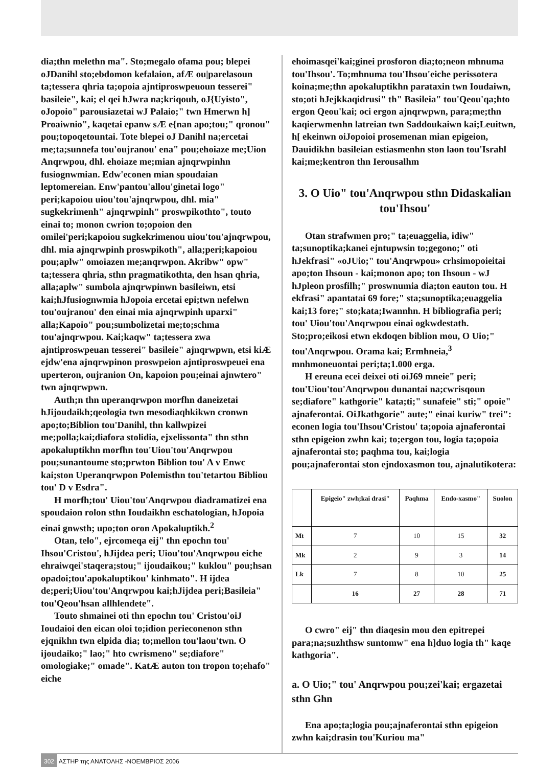dia;thn melethn ma". Sto;megalo ofama pou; blepei oJDanihl sto;ebdomon kefalaion, afÆ ou|parelasoun ta;tessera qhria ta;opoia ajntiproswpeuoun tesserei" basileie", kai; el qei hJwra na;kriqouh, oJ{Uyisto", oJopoio" parousiazetai wJ Palaio;" twn Hmerwn h] Proaiwnio", kaqetai epanw sÆ e{nan apo;tou;" qronou" pou;topoqetountai. Tote blepei oJ Danihl na;ercetai me;ta;sunnefa tou'oujranou' ena" pou;ehoiaze me;Uion Anqrwpou, dhl. ehoiaze me;mian ajnqrwpinhn fusiognwmian. Edw'econen mian spoudaian leptomereian. Enw'pantou'allou'ginetai logo" peri;kapoiou uiou'tou'ajnqrwpou, dhl. mia" sugkekrimenh" ajnqrwpinh" proswpikothto", touto einai to; monon cwrion to;opoion den omilei'peri;kapoiou sugkekrimenou uiou'tou'ajnqrwpou, dhl. mia ajnqrwpinh proswpikoth", alla;peri;kapoiou pou;aplw" omoiazen me;anqrwpon. Akribw" opw" ta;tessera qhria, sthn pragmatikothta, den hsan qhria, alla;aplw" sumbola ajnqrwpinwn basileiwn, etsi kai;hJfusiognwmia hJopoia ercetai epi;twn nefelwn tou'oujranou' den einai mia ajnqrwpinh uparxi" alla;Kapoio" pou;sumbolizetai me;to;schma tou'ajnqrwpou. Kai;kaqw" ta;tessera zwa ajntiproswpeuan tesserei" basileie" ajnqrwpwn, etsi kiÆ ejdw'ena ajnqrwpinon proswpeion ajntiproswpeuei ena uperteron, oujranion On, kapoion pou;einai ajnwtero" twn ajnqrwpwn.
Auth;n thn uperanqrwpon morfhn daneizetai hJijoudaikh;qeologia twn mesodiaqhkikwn cronwn apo;to;Biblion tou'Danihl, thn kallwpizei me;polla;kai;diafora stolidia, ejxelissonta" thn sthn apokaluptikhn morfhn tou'Uiou'tou'Anqrwpou pou;sunantoume sto;prwton Biblion tou' A v Enwc kai;ston Uperanqrwpon Polemisthn tou'tetartou Bibliou tou' D v Esdra".
H morfh;tou' Uiou'tou'Anqrwpou diadramatizei ena spoudaion rolon sthn Ioudaikhn eschatologian, hJopoia einai gnwsth; upo;ton oron Apokaluptikh.<sup>2</sup>
Otan, telo", ejrcomeqa eij" thn epochn tou' Ihsou'Cristou', hJijdea peri; Uiou'tou'Anqrwpou eiche ehraiwqei'staqera;stou;" ijoudaikou;" kuklou" pou;hsan opadoi;tou'apokaluptikou' kinhmato". H ijdea de;peri;Uiou'tou'Anqrwpou kai;hJijdea peri;Basileia" tou'Qeou'hsan allhlendete".
Touto shmainei oti thn epochn tou' Cristou'oiJ Ioudaioi den eican oloi to;idion perieconenon sthn ejqnikhn twn elpida dia; to;mellon tou'laou'twn. O ijoudaiko;" lao;" hto cwrismeno" se;diafore" omologiake;" omade". KatÆ auton ton tropon to;ehafo" eiche
ehoimasqei'kai;ginei prosforon dia;to;neon mhnuma tou'Ihsou'. To;mhnuma tou'Ihsou'eiche perissotera koina;me;thn apokaluptikhn parataxin twn Ioudaiwn, sto;oti hJejkkaqidrusi" th" Basileia" tou'Qeou'qa;hto ergon Qeou'kai; oci ergon ajnqrwpwn, para;me;thn kaqierwmenhn latreian twn Saddoukaiwn kai;Leuitwn, h[ ekeinwn oiJopoioi prosemenan mian epigeion, Dauidikhn basileian estiasmenhn ston laon tou'Israhl kai;me;kentron thn Ierousalhm
3. O Uio" tou'Anqrwpou sthn Didaskalian tou'Ihsou'
Otan strafwmen pro;" ta;euaggelia, idiw" ta;sunoptika;kanei ejntupwsin to;gegono;" oti hJekfrasi" «oJUio;" tou'Anqrwpou» crhsimopoieitai apo;ton Ihsoun - kai;monon apo; ton Ihsoun - wJ hJpleon prosfilh;" proswnumia dia;ton eauton tou. H ekfrasi" apantatai 69 fore;" sta;sunoptika;euaggelia kai;13 fore;" sto;kata;Iwannhn. H bibliografia peri; tou' Uiou'tou'Anqrwpou einai ogkwdestath. Sto;pro;eikosi etwn ekdoqen biblion mou, O Uio;" tou'Anqrwpou. Orama kai; Ermhneia,<sup>3</sup> mnhmoneuontai peri;ta;1.000 erga.
H ereuna ecei deixei oti oiJ69 mneie" peri; tou'Uiou'tou'Anqrwpou dunantai na;cwrisqoun se;diafore" kathgorie" kata;ti;" sunafeie" sti;" opoie" ajnaferontai. OiJkathgorie" aute;" einai kuriw" trei": econen logia tou'Ihsou'Cristou' ta;opoia ajnaferontai sthn epigeion zwhn kai; to;ergon tou, logia ta;opoia ajnaferontai sto; paqhma tou, kai;logia pou;ajnaferontai ston ejndoxasmon tou, ajnalutikotera:
| | Epigeio" zwh;kai drasi" | Paqhma | Endo-xasmo" | Suolon |
| --- | --- | --- | --- | --- |
| Mt | 7 | 10 | 15 | 32 |
| Mk | 2 | 9 | 3 | 14 |
| Lk | 7 | 8 | 10 | 25 |
| | 16 | 27 | 28 | 71 |
O cwro" eij" thn diaqesin mou den epitrepei para;na;suzhthsw suntomw" ena h]duo logia th" kaqe kathgoria".
a. O Uio;" tou' Anqrwpou pou;zei'kai; ergazetai sthn Ghn
Ena apo;ta;logia pou;ajnaferontai sthn epigeion zwhn kai;drasin tou'Kuriou ma"
302 ΑΣΤΗΡ της ΑΝΑΤΟΛΗΣ -ΝΟΕΜΒΡΙΟΣ 2006